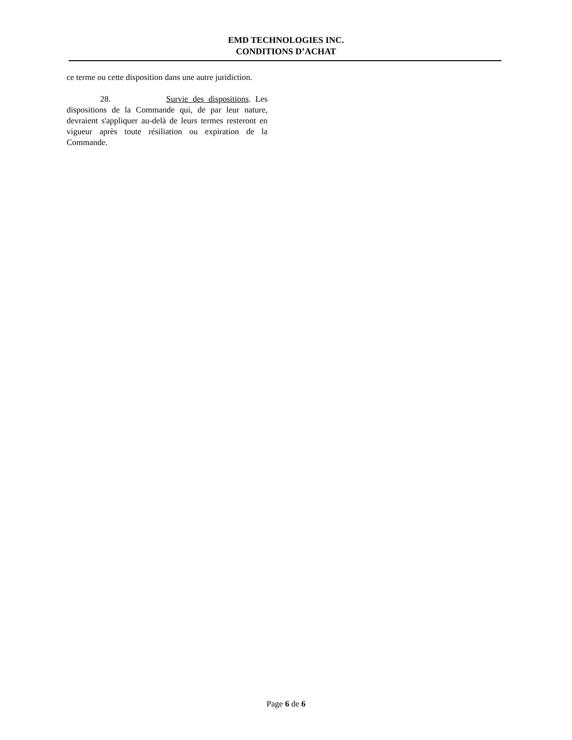EMD TECHNOLOGIES INC.
CONDITIONS D’ACHAT
ce terme ou cette disposition dans une autre juridiction.
28. Survie des dispositions. Les dispositions de la Commande qui, de par leur nature, devraient s'appliquer au-delà de leurs termes resteront en vigueur après toute résiliation ou expiration de la Commande.
Page 6 de 6